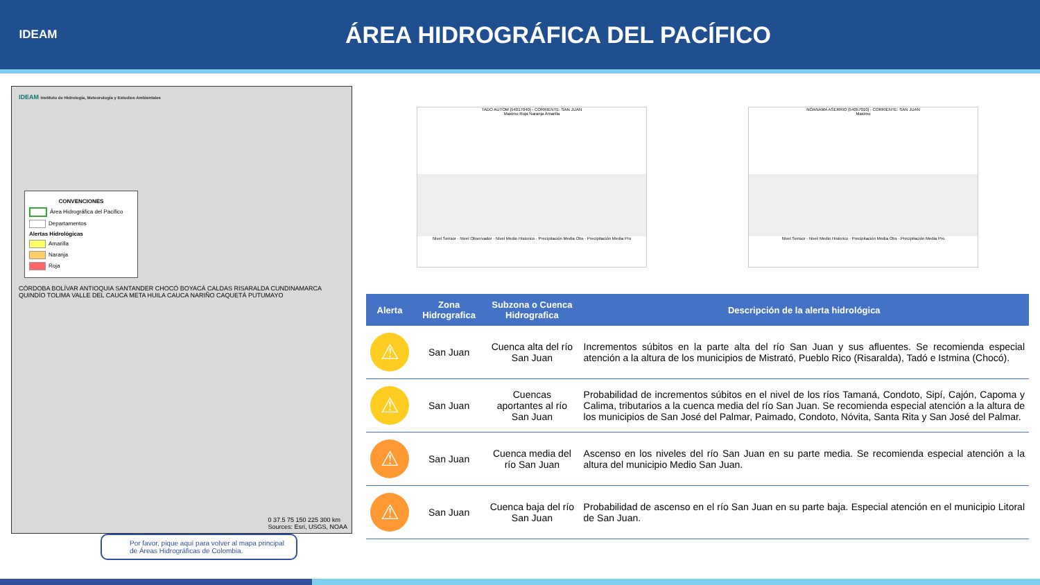IDEAM
ÁREA HIDROGRÁFICA DEL PACÍFICO
IDEAM Instituto de Hidrología, Meteorología y Estudios Ambientales
CONVENCIONES
Área Hidrográfica del Pacifico
Departamentos
Alertas Hidrológicas
Amarilla
Naranja
Roja
CÓRDOBA BOLÍVAR ANTIOQUIA SANTANDER CHOCÓ BOYACÁ CALDAS RISARALDA CUNDINAMARCA QUINDÍO TOLIMA VALLE DEL CAUCA META HUILA CAUCA NARIÑO CAQUETÁ PUTUMAYO
0 37.5 75 150 225 300 km
Sources: Esri, USGS, NOAA
TADO AUTOM [54017040] - CORRIENTE: SAN JUAN
Maximo Roja Naranja Amarilla
Nivel Sensor · Nivel Observador · Nivel Medio Historico · Precipitación Media Obs · Precipitación Media Pro
NOANAMA ASERRIO [54057010] - CORRIENTE: SAN JUAN
Maximo
Nivel Sensor · Nivel Medio Historico · Precipitación Media Obs · Precipitación Media Pro
| Alerta | Zona Hidrografica | Subzona o Cuenca Hidrografica | Descripción de la alerta hidrológica |
| --- | --- | --- | --- |
| ⚠ | San Juan | Cuenca alta del río San Juan | Incrementos súbitos en la parte alta del río San Juan y sus afluentes. Se recomienda especial atención a la altura de los municipios de Mistrató, Pueblo Rico (Risaralda), Tadó e Istmina (Chocó). |
| ⚠ | San Juan | Cuencas aportantes al río San Juan | Probabilidad de incrementos súbitos en el nivel de los ríos Tamaná, Condoto, Sipí, Cajón, Capoma y Calima, tributarios a la cuenca media del río San Juan. Se recomienda especial atención a la altura de los municipios de San José del Palmar, Paimado, Condoto, Nóvita, Santa Rita y San José del Palmar. |
| ⚠ | San Juan | Cuenca media del río San Juan | Ascenso en los niveles del río San Juan en su parte media. Se recomienda especial atención a la altura del municipio Medio San Juan. |
| ⚠ | San Juan | Cuenca baja del río San Juan | Probabilidad de ascenso en el río San Juan en su parte baja. Especial atención en el municipio Litoral de San Juan. |
Por favor, pique aquí para volver al mapa principal de Áreas Hidrográficas de Colombia.